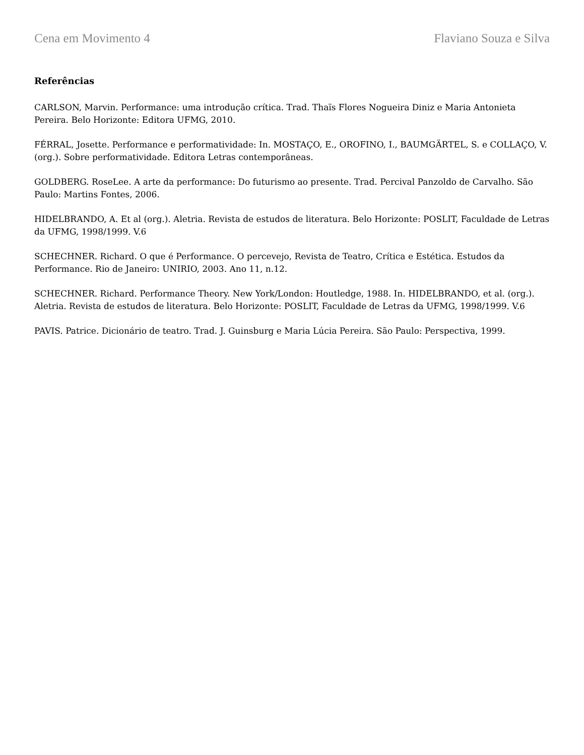Cena em Movimento 4 Flaviano Souza e Silva
Referências
CARLSON, Marvin. Performance: uma introdução crítica. Trad. Thaïs Flores Nogueira Diniz e Maria Antonieta Pereira. Belo Horizonte: Editora UFMG, 2010.
FÉRRAL, Josette. Performance e performatividade: In. MOSTAÇO, E., OROFINO, I., BAUMGÄRTEL, S. e COLLAÇO, V.(org.). Sobre performatividade. Editora Letras contemporâneas.
GOLDBERG. RoseLee. A arte da performance: Do futurismo ao presente. Trad. Percival Panzoldo de Carvalho. São Paulo: Martins Fontes, 2006.
HIDELBRANDO, A. Et al (org.). Aletria. Revista de estudos de literatura. Belo Horizonte: POSLIT, Faculdade de Letras da UFMG, 1998/1999. V.6
SCHECHNER. Richard. O que é Performance. O percevejo, Revista de Teatro, Crítica e Estética. Estudos da Performance. Rio de Janeiro: UNIRIO, 2003. Ano 11, n.12.
SCHECHNER. Richard. Performance Theory. New York/London: Houtledge, 1988. In. HIDELBRANDO, et al. (org.). Aletria. Revista de estudos de literatura. Belo Horizonte: POSLIT, Faculdade de Letras da UFMG, 1998/1999. V.6
PAVIS. Patrice. Dicionário de teatro. Trad. J. Guinsburg e Maria Lúcia Pereira. São Paulo: Perspectiva, 1999.